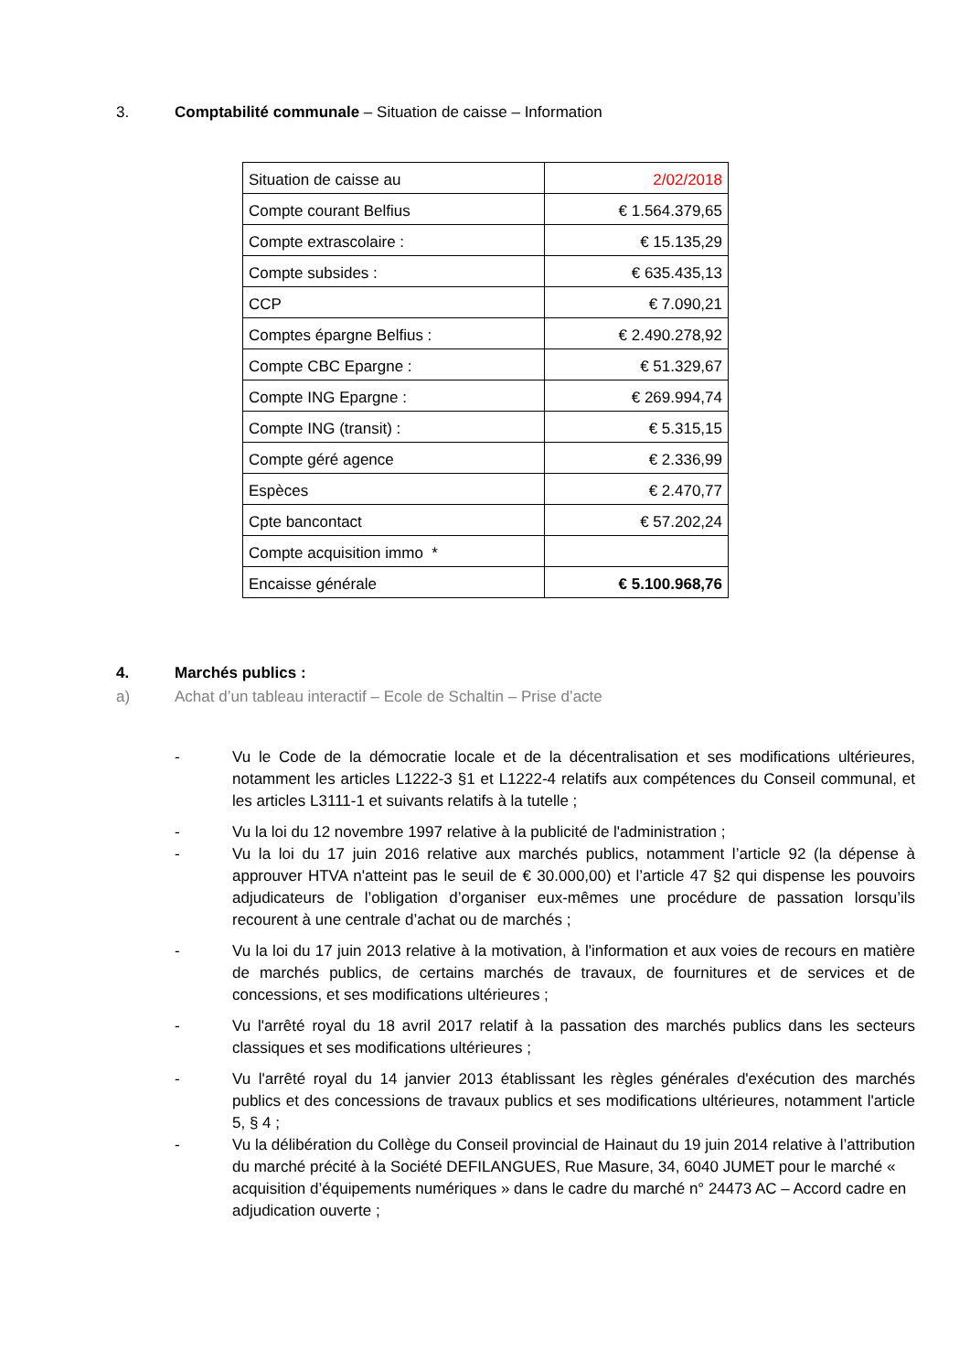3. Comptabilité communale – Situation de caisse – Information
| Situation de caisse au | 2/02/2018 |
| Compte courant Belfius | € 1.564.379,65 |
| Compte extrascolaire : | € 15.135,29 |
| Compte subsides : | € 635.435,13 |
| CCP | € 7.090,21 |
| Comptes épargne Belfius : | € 2.490.278,92 |
| Compte CBC Epargne : | € 51.329,67 |
| Compte ING Epargne : | € 269.994,74 |
| Compte ING (transit) : | € 5.315,15 |
| Compte géré agence | € 2.336,99 |
| Espèces | € 2.470,77 |
| Cpte bancontact | € 57.202,24 |
| Compte acquisition immo * | |
| Encaisse générale | € 5.100.968,76 |
4. Marchés publics :
a) Achat d’un tableau interactif – Ecole de Schaltin – Prise d’acte
- Vu le Code de la démocratie locale et de la décentralisation et ses modifications ultérieures, notamment les articles L1222-3 §1 et L1222-4 relatifs aux compétences du Conseil communal, et les articles L3111-1 et suivants relatifs à la tutelle ;
- Vu la loi du 12 novembre 1997 relative à la publicité de l'administration ;
- Vu la loi du 17 juin 2016 relative aux marchés publics, notamment l’article 92 (la dépense à approuver HTVA n'atteint pas le seuil de € 30.000,00) et l’article 47 §2 qui dispense les pouvoirs adjudicateurs de l’obligation d’organiser eux-mêmes une procédure de passation lorsqu’ils recourent à une centrale d’achat ou de marchés ;
- Vu la loi du 17 juin 2013 relative à la motivation, à l'information et aux voies de recours en matière de marchés publics, de certains marchés de travaux, de fournitures et de services et de concessions, et ses modifications ultérieures ;
- Vu l'arrêté royal du 18 avril 2017 relatif à la passation des marchés publics dans les secteurs classiques et ses modifications ultérieures ;
- Vu l'arrêté royal du 14 janvier 2013 établissant les règles générales d'exécution des marchés publics et des concessions de travaux publics et ses modifications ultérieures, notamment l'article 5, § 4 ;
- Vu la délibération du Collège du Conseil provincial de Hainaut du 19 juin 2014 relative à l’attribution du marché précité à la Société DEFILANGUES, Rue Masure, 34, 6040 JUMET pour le marché « acquisition d’équipements numériques » dans le cadre du marché n° 24473 AC – Accord cadre en adjudication ouverte ;